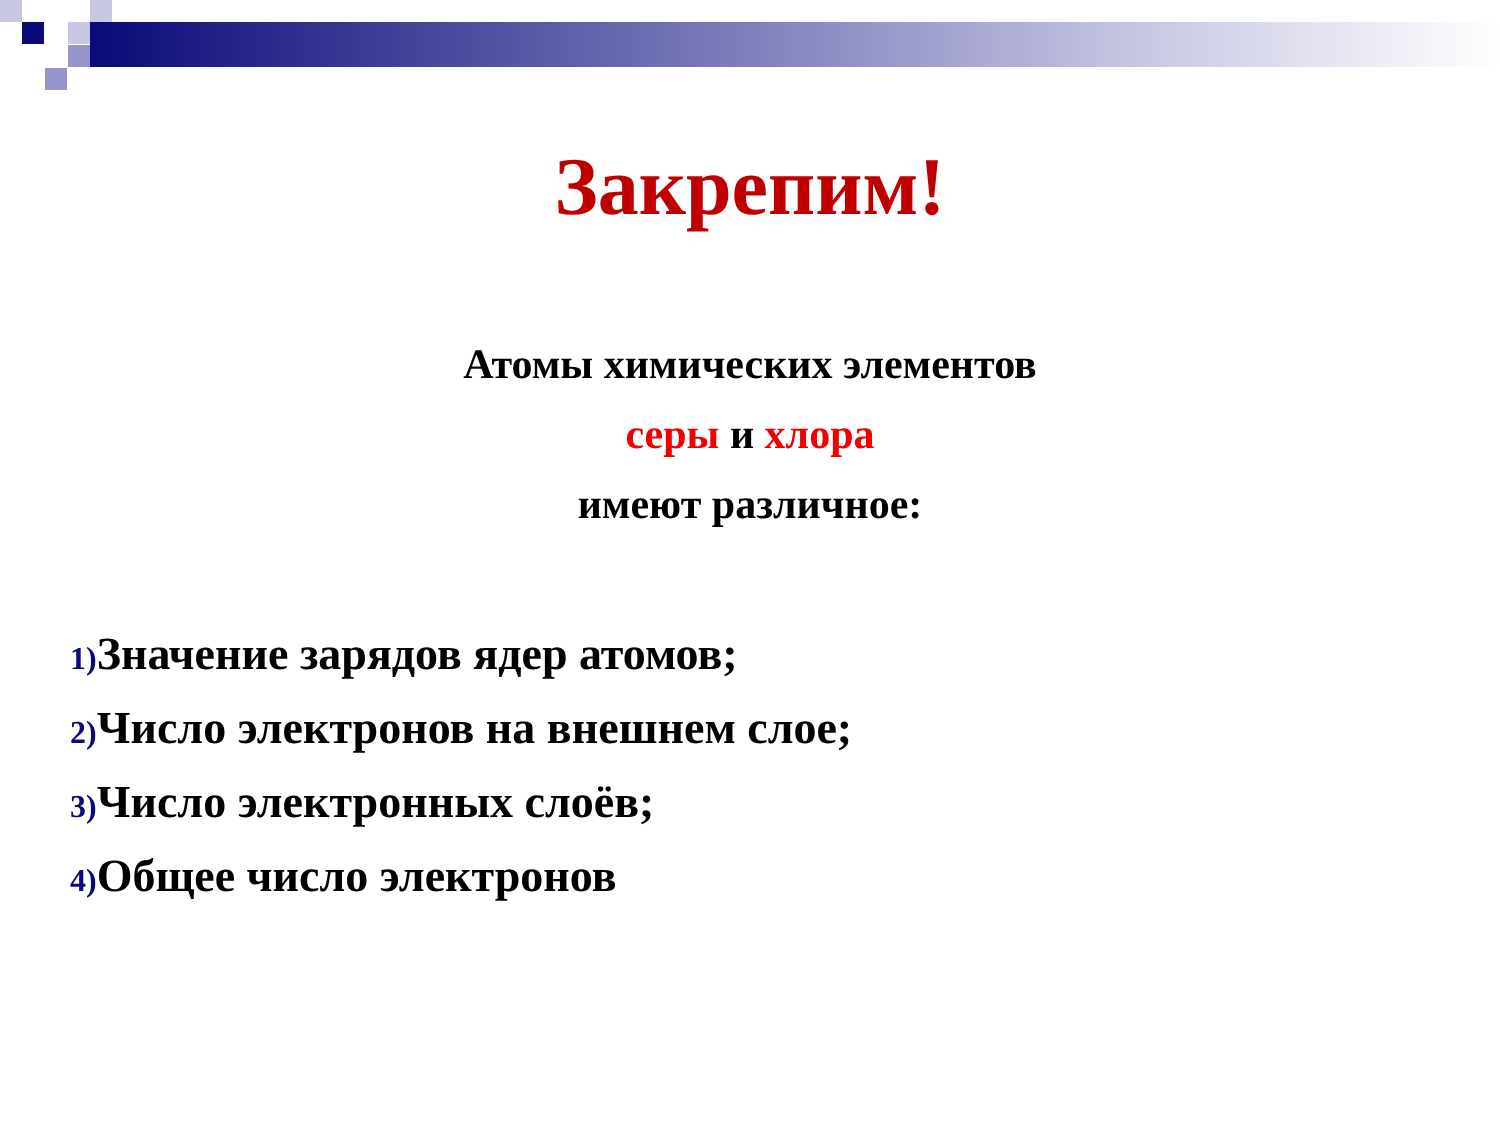Закрепим!
Атомы химических элементов
серы и хлора
имеют различное:
1) Значение зарядов ядер атомов;
2) Число электронов на внешнем слое;
3) Число электронных слоёв;
4) Общее число электронов